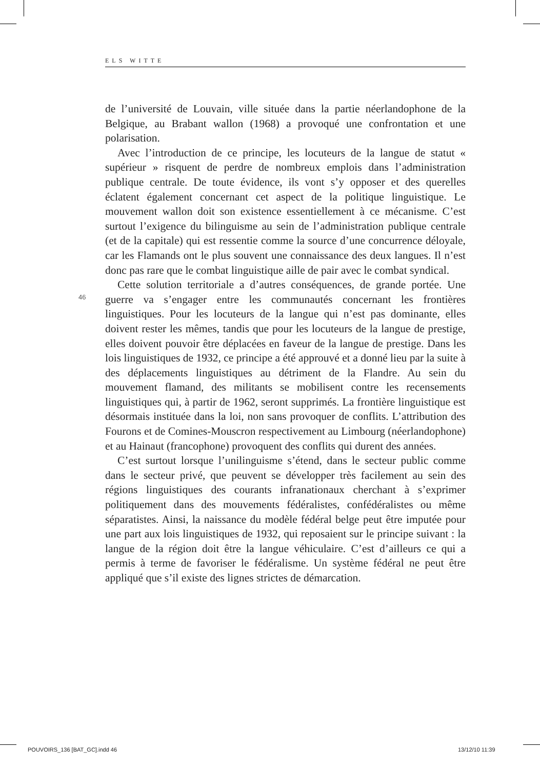ELS WITTE
de l’université de Louvain, ville située dans la partie néerlandophone de la Belgique, au Brabant wallon (1968) a provoqué une confrontation et une polarisation.
Avec l’introduction de ce principe, les locuteurs de la langue de statut « supérieur » risquent de perdre de nombreux emplois dans l’administration publique centrale. De toute évidence, ils vont s’y opposer et des querelles éclatent également concernant cet aspect de la politique linguistique. Le mouvement wallon doit son existence essentiellement à ce mécanisme. C’est surtout l’exigence du bilinguisme au sein de l’administration publique centrale (et de la capitale) qui est ressentie comme la source d’une concurrence déloyale, car les Flamands ont le plus souvent une connaissance des deux langues. Il n’est donc pas rare que le combat linguistique aille de pair avec le combat syndical.
Cette solution territoriale a d’autres conséquences, de grande portée. Une guerre va s’engager entre les communautés concernant les frontières linguistiques. Pour les locuteurs de la langue qui n’est pas dominante, elles doivent rester les mêmes, tandis que pour les locuteurs de la langue de prestige, elles doivent pouvoir être déplacées en faveur de la langue de prestige. Dans les lois linguistiques de 1932, ce principe a été approuvé et a donné lieu par la suite à des déplacements linguistiques au détriment de la Flandre. Au sein du mouvement flamand, des militants se mobilisent contre les recensements linguistiques qui, à partir de 1962, seront supprimés. La frontière linguistique est désormais instituée dans la loi, non sans provoquer de conflits. L’attribution des Fourons et de Comines-Mouscron respectivement au Limbourg (néerlandophone) et au Hainaut (francophone) provoquent des conflits qui durent des années.
C’est surtout lorsque l’unilinguisme s’étend, dans le secteur public comme dans le secteur privé, que peuvent se développer très facilement au sein des régions linguistiques des courants infranationaux cherchant à s’exprimer politiquement dans des mouvements fédéralistes, confédéralistes ou même séparatistes. Ainsi, la naissance du modèle fédéral belge peut être imputée pour une part aux lois linguistiques de 1932, qui reposaient sur le principe suivant : la langue de la région doit être la langue véhiculaire. C’est d’ailleurs ce qui a permis à terme de favoriser le fédéralisme. Un système fédéral ne peut être appliqué que s’il existe des lignes strictes de démarcation.
46
POUVOIRS_136 [BAT_GC].indd 46 13/12/10 11:39